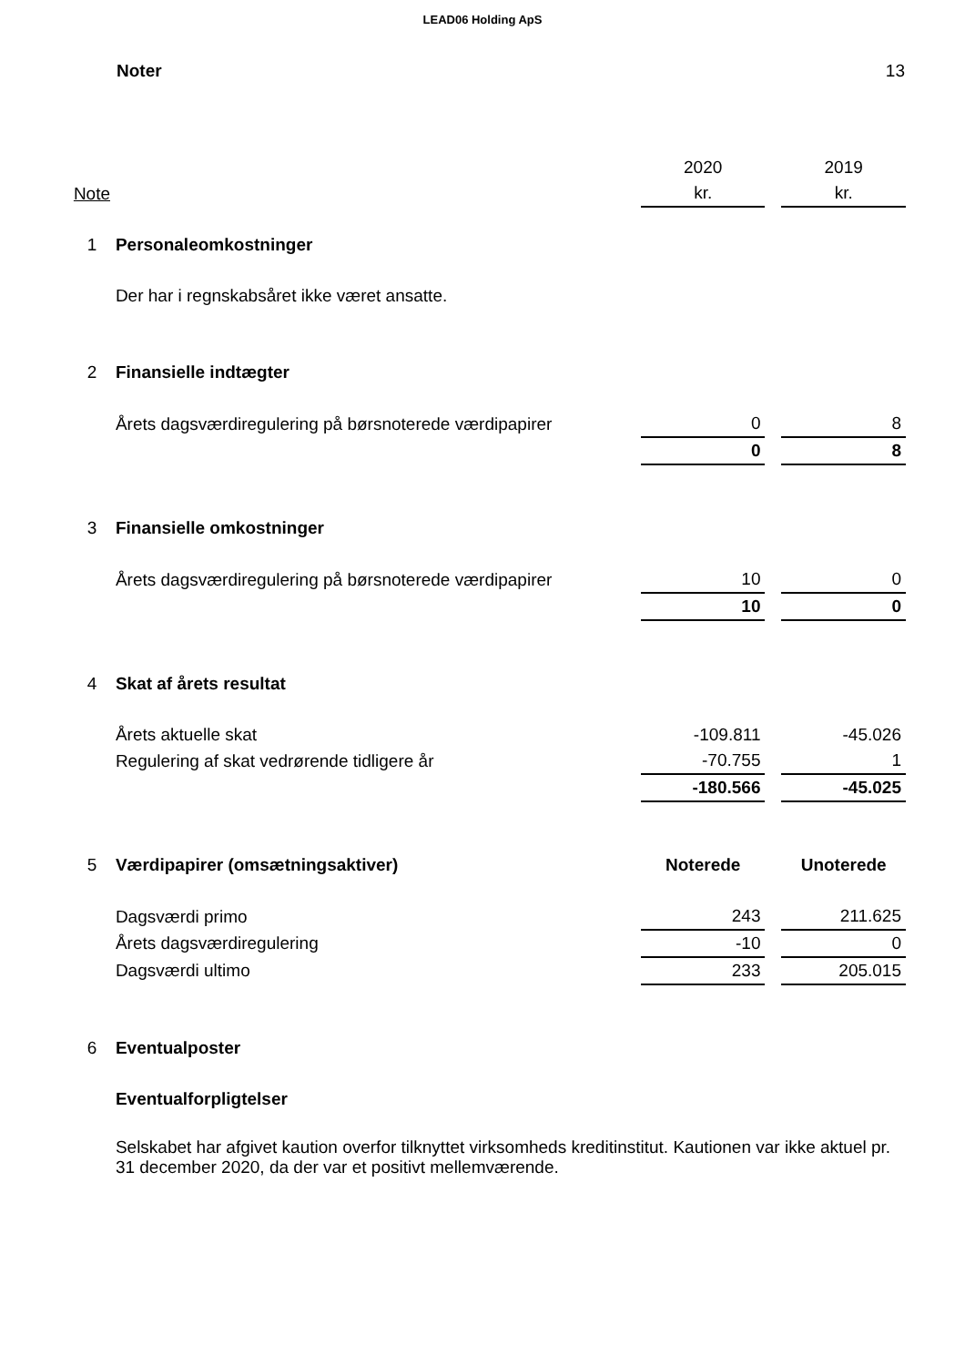LEAD06 Holding ApS
Noter 13
| | | 2020 | | 2019 |
| Note | | kr. | | kr. |
| 1 | Personaleomkostninger | | | |
| | Der har i regnskabsåret ikke været ansatte. | | | |
| 2 | Finansielle indtægter | | | |
| | Årets dagsværdiregulering på børsnoterede værdipapirer | 0 | | 8 |
| | | 0 | | 8 |
| 3 | Finansielle omkostninger | | | |
| | Årets dagsværdiregulering på børsnoterede værdipapirer | 10 | | 0 |
| | | 10 | | 0 |
| 4 | Skat af årets resultat | | | |
| | Årets aktuelle skat | -109.811 | | -45.026 |
| | Regulering af skat vedrørende tidligere år | -70.755 | | 1 |
| | | -180.566 | | -45.025 |
| 5 | Værdipapirer (omsætningsaktiver) | Noterede | | Unoterede |
| | Dagsværdi primo | 243 | | 211.625 |
| | Årets dagsværdiregulering | -10 | | 0 |
| | Dagsværdi ultimo | 233 | | 205.015 |
| 6 | Eventualposter | | | |
| | Eventualforpligtelser | | | |
| | Selskabet har afgivet kaution overfor tilknyttet virksomheds kreditinstitut. Kautionen var ikke aktuel pr. 31 december 2020, da der var et positivt mellemværende. | | | |